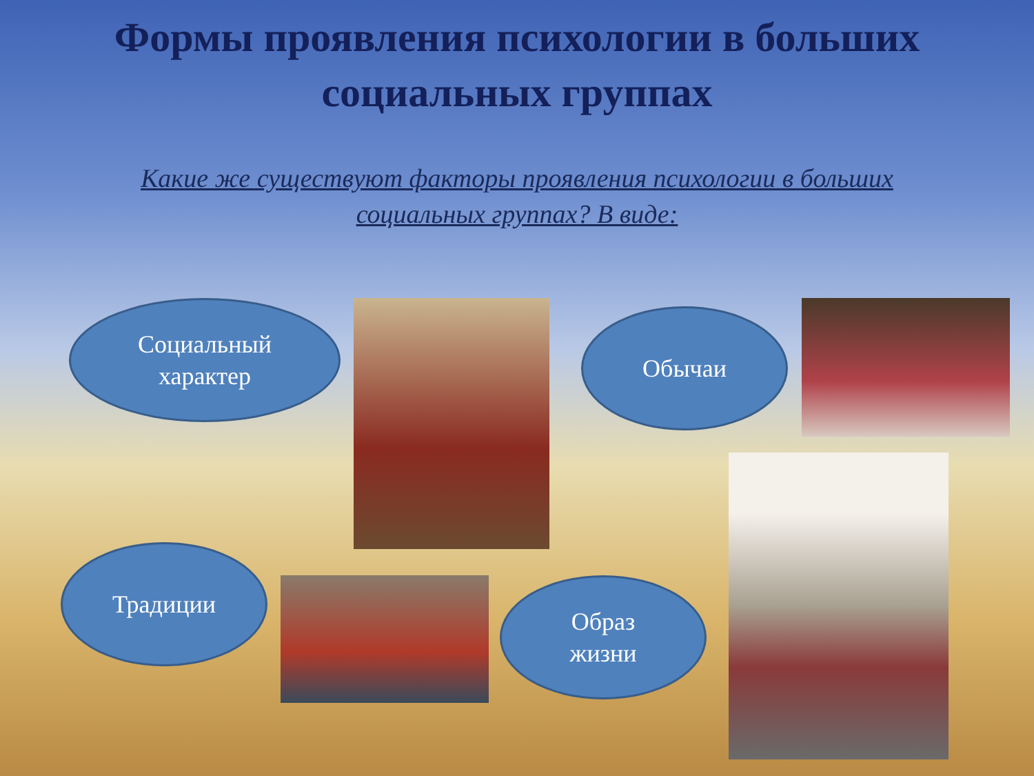Формы проявления психологии в больших
социальных группах
Какие же существуют факторы проявления психологии в больших социальных группах? В виде:
Социальный
характер
Обычаи
Традиции
Образ
жизни